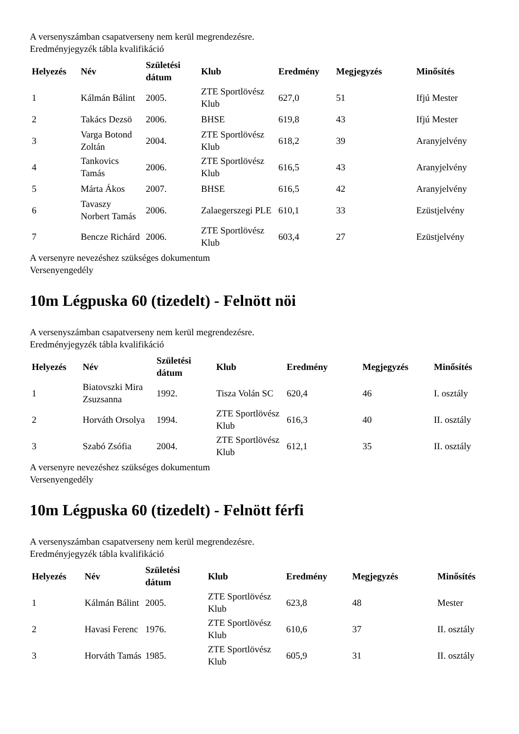A versenyszámban csapatverseny nem kerül megrendezésre.
Eredményjegyzék tábla kvalifikáció
| Helyezés | Név | Születési dátum | Klub | Eredmény | Megjegyzés | Minősítés |
| --- | --- | --- | --- | --- | --- | --- |
| 1 | Kálmán Bálint | 2005. | ZTE Sportlövész Klub | 627,0 | 51 | Ifjú Mester |
| 2 | Takács Dezsö | 2006. | BHSE | 619,8 | 43 | Ifjú Mester |
| 3 | Varga Botond Zoltán | 2004. | ZTE Sportlövész Klub | 618,2 | 39 | Aranyjelvény |
| 4 | Tankovics Tamás | 2006. | ZTE Sportlövész Klub | 616,5 | 43 | Aranyjelvény |
| 5 | Márta Ákos | 2007. | BHSE | 616,5 | 42 | Aranyjelvény |
| 6 | Tavaszy Norbert Tamás | 2006. | Zalaegerszegi PLE | 610,1 | 33 | Ezüstjelvény |
| 7 | Bencze Richárd | 2006. | ZTE Sportlövész Klub | 603,4 | 27 | Ezüstjelvény |
A versenyre nevezéshez szükséges dokumentum
Versenyengedély
10m Légpuska 60 (tizedelt) - Felnött nöi
A versenyszámban csapatverseny nem kerül megrendezésre.
Eredményjegyzék tábla kvalifikáció
| Helyezés | Név | Születési dátum | Klub | Eredmény | Megjegyzés | Minősítés |
| --- | --- | --- | --- | --- | --- | --- |
| 1 | Biatovszki Mira Zsuzsanna | 1992. | Tisza Volán SC | 620,4 | 46 | I. osztály |
| 2 | Horváth Orsolya | 1994. | ZTE Sportlövész Klub | 616,3 | 40 | II. osztály |
| 3 | Szabó Zsófia | 2004. | ZTE Sportlövész Klub | 612,1 | 35 | II. osztály |
A versenyre nevezéshez szükséges dokumentum
Versenyengedély
10m Légpuska 60 (tizedelt) - Felnött férfi
A versenyszámban csapatverseny nem kerül megrendezésre.
Eredményjegyzék tábla kvalifikáció
| Helyezés | Név | Születési dátum | Klub | Eredmény | Megjegyzés | Minősítés |
| --- | --- | --- | --- | --- | --- | --- |
| 1 | Kálmán Bálint | 2005. | ZTE Sportlövész Klub | 623,8 | 48 | Mester |
| 2 | Havasi Ferenc | 1976. | ZTE Sportlövész Klub | 610,6 | 37 | II. osztály |
| 3 | Horváth Tamás | 1985. | ZTE Sportlövész Klub | 605,9 | 31 | II. osztály |